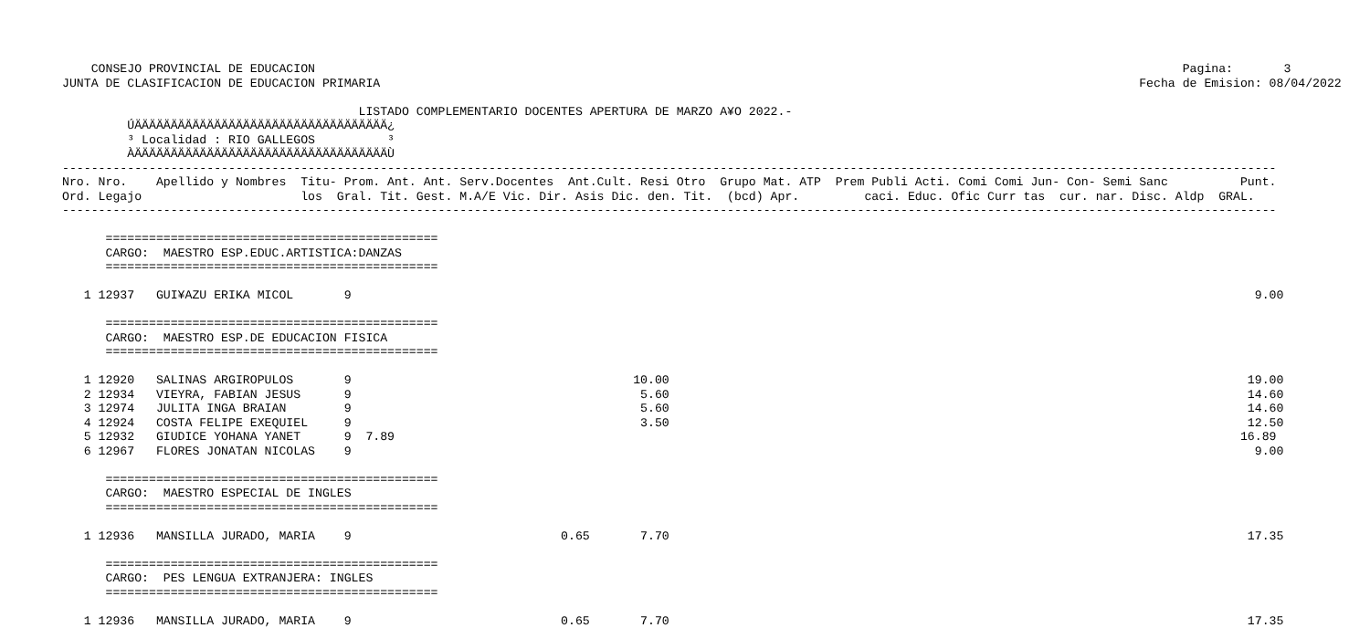CONSEJO PROVINCIAL DE EDUCACION                                                                                                                        Pagina:       3
JUNTA DE CLASIFICACION DE EDUCACION PRIMARIA                                                                                                         Fecha de Emision: 08/04/2022

                                         LISTADO COMPLEMENTARIO DOCENTES APERTURA DE MARZO A¥O 2022.-
         ÚÄÄÄÄÄÄÄÄÄÄÄÄÄÄÄÄÄÄÄÄÄÄÄÄÄÄÄÄÄÄÄÄÄÄÄ¿
         ³ Localidad : RIO GALLEGOS          ³
         ÀÄÄÄÄÄÄÄÄÄÄÄÄÄÄÄÄÄÄÄÄÄÄÄÄÄÄÄÄÄÄÄÄÄÄÄÙ
------------------------------------------------------------------------------------------------------------------------------------------------------------------------
Nro. Nro.    Apellido y Nombres  Titu- Prom. Ant. Ant. Serv.Docentes  Ant.Cult. Resi Otro  Grupo Mat. ATP  Prem Publi Acti. Comi Comi Jun- Con- Semi Sanc          Punt.
Ord. Legajo                      los  Gral. Tit. Gest. M.A/E Vic. Dir. Asis Dic. den. Tit.  (bcd) Apr.         caci. Educ. Ofic Curr tas  cur. nar. Disc. Aldp  GRAL.
------------------------------------------------------------------------------------------------------------------------------------------------------------------------

      ==============================================
      CARGO:  MAESTRO ESP.EDUC.ARTISTICA:DANZAS
      ==============================================

   1 12937   GUI¥AZU ERIKA MICOL       9                                                                                                                             9.00

      ==============================================
      CARGO:  MAESTRO ESP.DE EDUCACION FISICA
      ==============================================

   1 12920   SALINAS ARGIROPULOS       9                                       10.00                                                                                19.00
   2 12934   VIEYRA, FABIAN JESUS      9                                        5.60                                                                                14.60
   3 12974   JULITA INGA BRAIAN        9                                        5.60                                                                                14.60
   4 12924   COSTA FELIPE EXEQUIEL     9                                        3.50                                                                                12.50
   5 12932   GIUDICE YOHANA YANET      9  7.89                                                                                                                     16.89
   6 12967   FLORES JONATAN NICOLAS    9                                                                                                                             9.00

      ==============================================
      CARGO:  MAESTRO ESPECIAL DE INGLES
      ==============================================

   1 12936   MANSILLA JURADO, MARIA    9                             0.65       7.70                                                                                17.35

      ==============================================
      CARGO:  PES LENGUA EXTRANJERA: INGLES
      ==============================================

   1 12936   MANSILLA JURADO, MARIA    9                             0.65       7.70                                                                                17.35